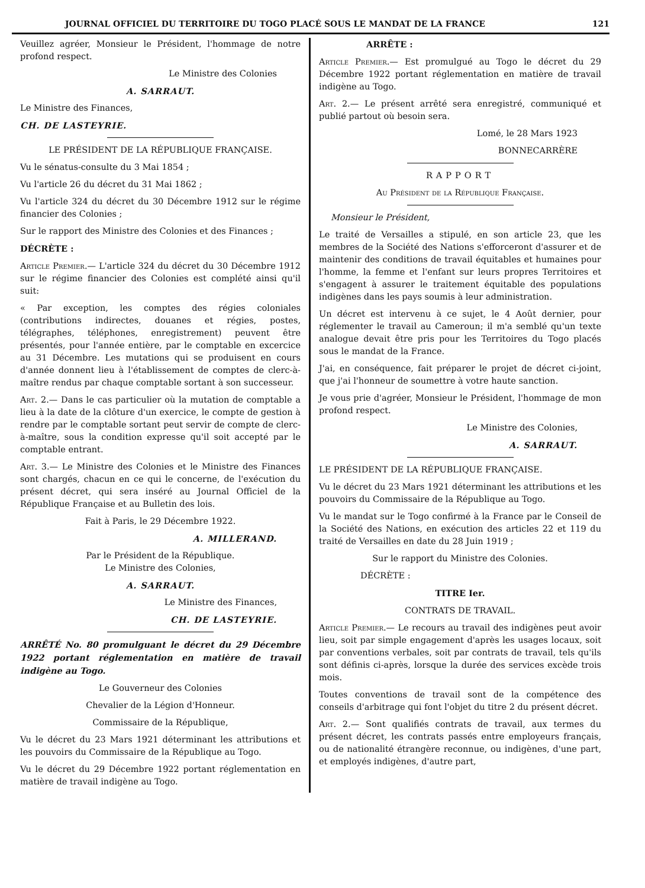JOURNAL OFFICIEL DU TERRITOIRE DU TOGO PLACÉ SOUS LE MANDAT DE LA FRANCE 121
Veuillez agréer, Monsieur le Président, l'hommage de notre profond respect.
Le Ministre des Colonies
A. SARRAUT.
Le Ministre des Finances,
CH. DE LASTEYRIE.
LE PRÉSIDENT DE LA RÉPUBLIQUE FRANÇAISE.
Vu le sénatus-consulte du 3 Mai 1854 ;
Vu l'article 26 du décret du 31 Mai 1862 ;
Vu l'article 324 du décret du 30 Décembre 1912 sur le régime financier des Colonies ;
Sur le rapport des Ministre des Colonies et des Finances ;
DÉCRÈTE :
Article Premier.— L'article 324 du décret du 30 Décembre 1912 sur le régime financier des Colonies est complété ainsi qu'il suit:
« Par exception, les comptes des régies coloniales (contributions indirectes, douanes et régies, postes, télégraphes, téléphones, enregistrement) peuvent être présentés, pour l'année entière, par le comptable en excercice au 31 Décembre. Les mutations qui se produisent en cours d'année donnent lieu à l'établissement de comptes de clerc-à-maître rendus par chaque comptable sortant à son successeur.
Art. 2.— Dans le cas particulier où la mutation de comptable a lieu à la date de la clôture d'un exercice, le compte de gestion à rendre par le comptable sortant peut servir de compte de clerc-à-maître, sous la condition expresse qu'il soit accepté par le comptable entrant.
Art. 3.— Le Ministre des Colonies et le Ministre des Finances sont chargés, chacun en ce qui le concerne, de l'exécution du présent décret, qui sera inséré au Journal Officiel de la République Française et au Bulletin des lois.
Fait à Paris, le 29 Décembre 1922.
A. MILLERAND.
Par le Président de la République.
Le Ministre des Colonies,
A. SARRAUT.
Le Ministre des Finances,
CH. DE LASTEYRIE.
ARRÊTÉ No. 80 promulguant le décret du 29 Décembre 1922 portant réglementation en matière de travail indigène au Togo.
Le Gouverneur des Colonies
Chevalier de la Légion d'Honneur.
Commissaire de la République,
Vu le décret du 23 Mars 1921 déterminant les attributions et les pouvoirs du Commissaire de la République au Togo.
Vu le décret du 29 Décembre 1922 portant réglementation en matière de travail indigène au Togo.
ARRÊTE :
Article Premier.— Est promulgué au Togo le décret du 29 Décembre 1922 portant réglementation en matière de travail indigène au Togo.
Art. 2.— Le présent arrêté sera enregistré, communiqué et publié partout où besoin sera.
Lomé, le 28 Mars 1923
BONNECARRÈRE
RAPPORT
Au Président de la République Française.
Monsieur le Président,
Le traité de Versailles a stipulé, en son article 23, que les membres de la Société des Nations s'efforceront d'assurer et de maintenir des conditions de travail équitables et humaines pour l'homme, la femme et l'enfant sur leurs propres Territoires et s'engagent à assurer le traitement équitable des populations indigènes dans les pays soumis à leur administration.
Un décret est intervenu à ce sujet, le 4 Août dernier, pour réglementer le travail au Cameroun; il m'a semblé qu'un texte analogue devait être pris pour les Territoires du Togo placés sous le mandat de la France.
J'ai, en conséquence, fait préparer le projet de décret ci-joint, que j'ai l'honneur de soumettre à votre haute sanction.
Je vous prie d'agréer, Monsieur le Président, l'hommage de mon profond respect.
Le Ministre des Colonies,
A. SARRAUT.
LE PRÉSIDENT DE LA RÉPUBLIQUE FRANÇAISE.
Vu le décret du 23 Mars 1921 déterminant les attributions et les pouvoirs du Commissaire de la République au Togo.
Vu le mandat sur le Togo confirmé à la France par le Conseil de la Société des Nations, en exécution des articles 22 et 119 du traité de Versailles en date du 28 Juin 1919 ;
Sur le rapport du Ministre des Colonies.
DÉCRÈTE :
TITRE Ier.
CONTRATS DE TRAVAIL.
Article Premier.— Le recours au travail des indigènes peut avoir lieu, soit par simple engagement d'après les usages locaux, soit par conventions verbales, soit par contrats de travail, tels qu'ils sont définis ci-après, lorsque la durée des services excède trois mois.
Toutes conventions de travail sont de la compétence des conseils d'arbitrage qui font l'objet du titre 2 du présent décret.
Art. 2.— Sont qualifiés contrats de travail, aux termes du présent décret, les contrats passés entre employeurs français, ou de nationalité étrangère reconnue, ou indigènes, d'une part, et employés indigènes, d'autre part,